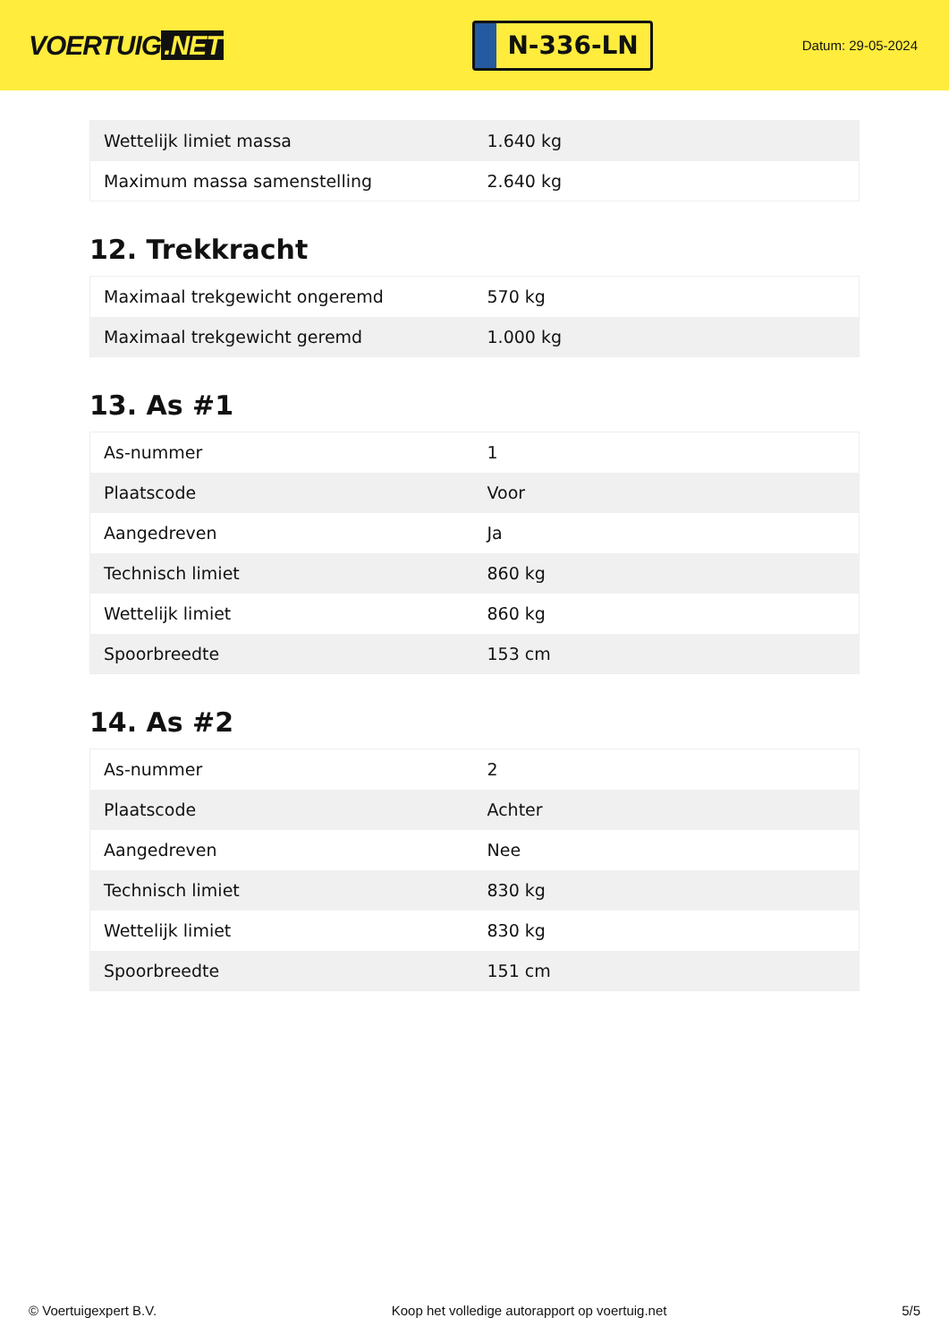VOERTUIG.NET
N-336-LN
Datum: 29-05-2024
| Wettelijk limiet massa | 1.640 kg |
| Maximum massa samenstelling | 2.640 kg |
12. Trekkracht
| Maximaal trekgewicht ongeremd | 570 kg |
| Maximaal trekgewicht geremd | 1.000 kg |
13. As #1
| As-nummer | 1 |
| Plaatscode | Voor |
| Aangedreven | Ja |
| Technisch limiet | 860 kg |
| Wettelijk limiet | 860 kg |
| Spoorbreedte | 153 cm |
14. As #2
| As-nummer | 2 |
| Plaatscode | Achter |
| Aangedreven | Nee |
| Technisch limiet | 830 kg |
| Wettelijk limiet | 830 kg |
| Spoorbreedte | 151 cm |
© Voertuigexpert B.V. Koop het volledige autorapport op voertuig.net 5/5